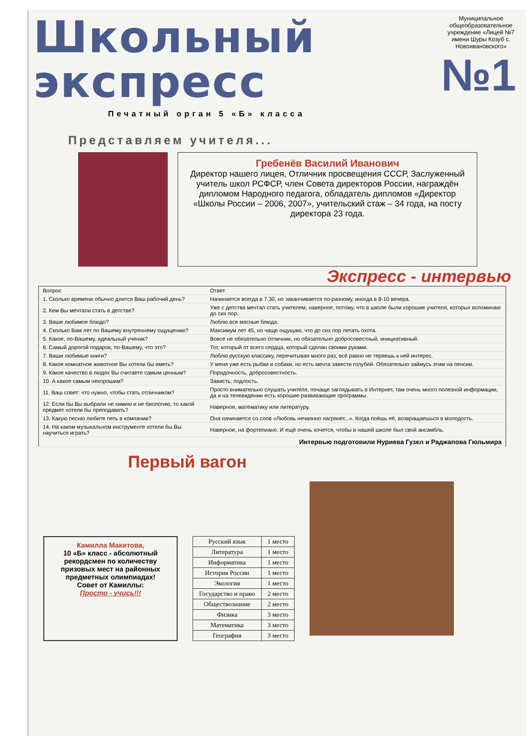Школьный
экспресс
Печатный орган 5 «Б» класса
Муниципальное общеобразовательное учреждение «Лицей №7 имени Шуры Козуб с. Новоивановского»
№1
Представляем учителя...
Гребенёв Василий Иванович
Директор нашего лицея, Отличник просвещения СССР, Заслуженный учитель школ РСФСР, член Совета директоров России, награждён дипломом Народного педагога, обладатель дипломов «Директор «Школы России – 2006, 2007», учительский стаж – 34 года, на посту директора 23 года.
Экспресс - интервью
| Вопрос | Ответ |
| 1. Сколько времени обычно длится Ваш рабочий день? | Начинается всегда в 7.30, но заканчивается по-разному, иногда в 8-10 вечера. |
| 2. Кем Вы мечтали стать в детстве? | Уже с детства мечтал стать учителем, наверное, потому, что в школе были хорошие учителя, которых вспоминаю до сих пор. |
| 3. Ваше любимое блюдо? | Люблю все мясные блюда. |
| 4. Сколько Вам лет по Вашему внутреннему ощущению? | Максимум лет 45, но чаще ощущаю, что до сих пор летать охота. |
| 5. Какое, по-Вашему, идеальный ученик? | Вовсе не обязательно отличник, но обязательно добросовестный, инициативный. |
| 6. Самый дорогой подарок, по-Вашему, что это? | Тот, который от всего сердца, который сделан своими руками. |
| 7. Ваши любимые книги? | Люблю русскую классику, перечитывая много раз, всё равно не теряешь к ней интерес. |
| 8. Какое комнатное животное Вы хотели бы иметь? | У меня уже есть рыбки и собаки, но есть мечта завести голубей. Обязательно займусь этим на пенсии. |
| 9. Какое качество в людях Вы считаете самым ценным? | Порядочность, добросовестность. |
| 10. А какое самым нехорошим? | Зависть, подлость. |
| 11. Ваш совет: что нужно, чтобы стать отличником? | Просто внимательно слушать учителя, почаще заглядывать в Интернет, там очень много полезной информации, да и на телевидении есть хорошие развивающие программы. |
| 12. Если бы Вы выбрали не химию и не биологию, то какой предмет хотели бы преподавать? | Наверное, математику или литературу. |
| 13. Какую песню любите петь в компании? | Она начинается со слов «Любовь нечаянно нагрянет...». Когда поёшь её, возвращаешься в молодость. |
| 14. На каком музыкальном инструменте хотели бы Вы научиться играть? | Наверное, на фортепиано. И ещё очень хочется, чтобы в нашей школе был свой ансамбль. |
| Интервью подготовили Нуриева Гузел и Раджапова Гюльмира | |
Первый вагон
Камилла Макитова,
10 «Б» класс - абсолютный рекордсмен по количеству призовых мест на районных предметных олимпиадах!
Совет от Камиллы:
Просто - учись!!!
| Русский язык | 1 место |
| Литература | 1 место |
| Информатика | 1 место |
| История России | 1 место |
| Экология | 1 место |
| Государство и право | 2 место |
| Обществознание | 2 место |
| Физика | 3 место |
| Математика | 3 место |
| География | 3 место |